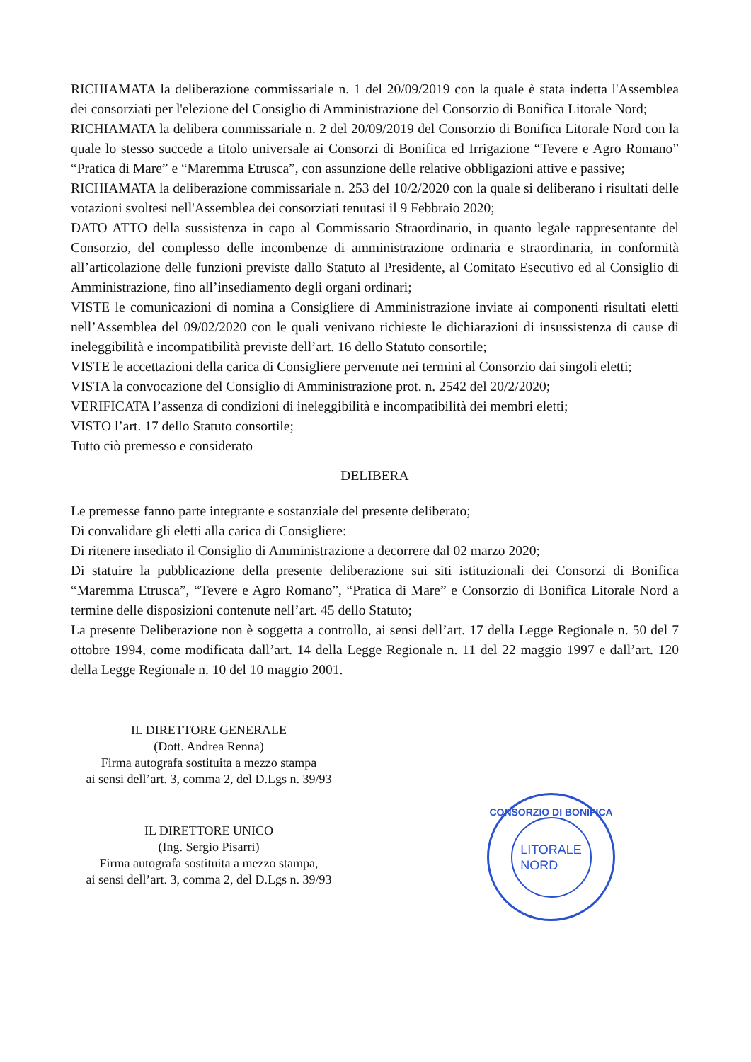RICHIAMATA la deliberazione commissariale n. 1 del 20/09/2019 con la quale è stata indetta l'Assemblea dei consorziati per l'elezione del Consiglio di Amministrazione del Consorzio di Bonifica Litorale Nord;
RICHIAMATA la delibera commissariale n. 2 del 20/09/2019 del Consorzio di Bonifica Litorale Nord con la quale lo stesso succede a titolo universale ai Consorzi di Bonifica ed Irrigazione “Tevere e Agro Romano” “Pratica di Mare” e “Maremma Etrusca”, con assunzione delle relative obbligazioni attive e passive;
RICHIAMATA la deliberazione commissariale n. 253 del 10/2/2020 con la quale si deliberano i risultati delle votazioni svoltesi nell'Assemblea dei consorziati tenutasi il 9 Febbraio 2020;
DATO ATTO della sussistenza in capo al Commissario Straordinario, in quanto legale rappresentante del Consorzio, del complesso delle incombenze di amministrazione ordinaria e straordinaria, in conformità all’articolazione delle funzioni previste dallo Statuto al Presidente, al Comitato Esecutivo ed al Consiglio di Amministrazione, fino all’insediamento degli organi ordinari;
VISTE le comunicazioni di nomina a Consigliere di Amministrazione inviate ai componenti risultati eletti nell’Assemblea del 09/02/2020 con le quali venivano richieste le dichiarazioni di insussistenza di cause di ineleggibilità e incompatibilità previste dell’art. 16 dello Statuto consortile;
VISTE le accettazioni della carica di Consigliere pervenute nei termini al Consorzio dai singoli eletti;
VISTA la convocazione del Consiglio di Amministrazione prot. n. 2542 del 20/2/2020;
VERIFICATA l’assenza di condizioni di ineleggibilità e incompatibilità dei membri eletti;
VISTO l’art. 17 dello Statuto consortile;
Tutto ciò premesso e considerato
DELIBERA
Le premesse fanno parte integrante e sostanziale del presente deliberato;
Di convalidare gli eletti alla carica di Consigliere:
Di ritenere insediato il Consiglio di Amministrazione a decorrere dal 02 marzo 2020;
Di statuire la pubblicazione della presente deliberazione sui siti istituzionali dei Consorzi di Bonifica “Maremma Etrusca”, “Tevere e Agro Romano”, “Pratica di Mare” e Consorzio di Bonifica Litorale Nord a termine delle disposizioni contenute nell’art. 45 dello Statuto;
La presente Deliberazione non è soggetta a controllo, ai sensi dell’art. 17 della Legge Regionale n. 50 del 7 ottobre 1994, come modificata dall’art. 14 della Legge Regionale n. 11 del 22 maggio 1997 e dall’art. 120 della Legge Regionale n. 10 del 10 maggio 2001.
IL DIRETTORE GENERALE
(Dott. Andrea Renna)
Firma autografa sostituita a mezzo stampa
ai sensi dell’art. 3, comma 2, del D.Lgs n. 39/93
IL DIRETTORE UNICO
(Ing. Sergio Pisarri)
Firma autografa sostituita a mezzo stampa,
ai sensi dell’art. 3, comma 2, del D.Lgs n. 39/93
CONSORZIO DI BONIFICA
LITORALE
NORD